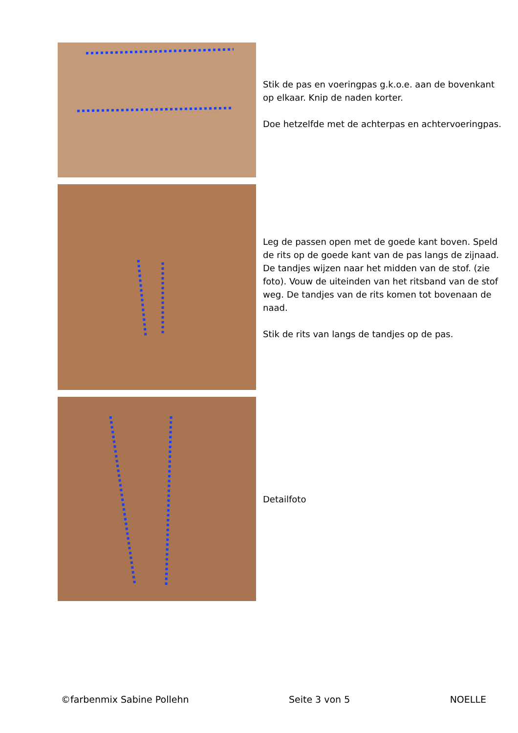Stik de pas en voeringpas g.k.o.e. aan de bovenkant op elkaar. Knip de naden korter.
Doe hetzelfde met de achterpas en achtervoeringpas.
Leg de passen open met de goede kant boven. Speld de rits op de goede kant van de pas langs de zijnaad. De tandjes wijzen naar het midden van de stof. (zie foto). Vouw de uiteinden van het ritsband van de stof weg. De tandjes van de rits komen tot bovenaan de naad.
Stik de rits van langs de tandjes op de pas.
Detailfoto
©farbenmix Sabine Pollehn Seite 3 von 5 NOELLE